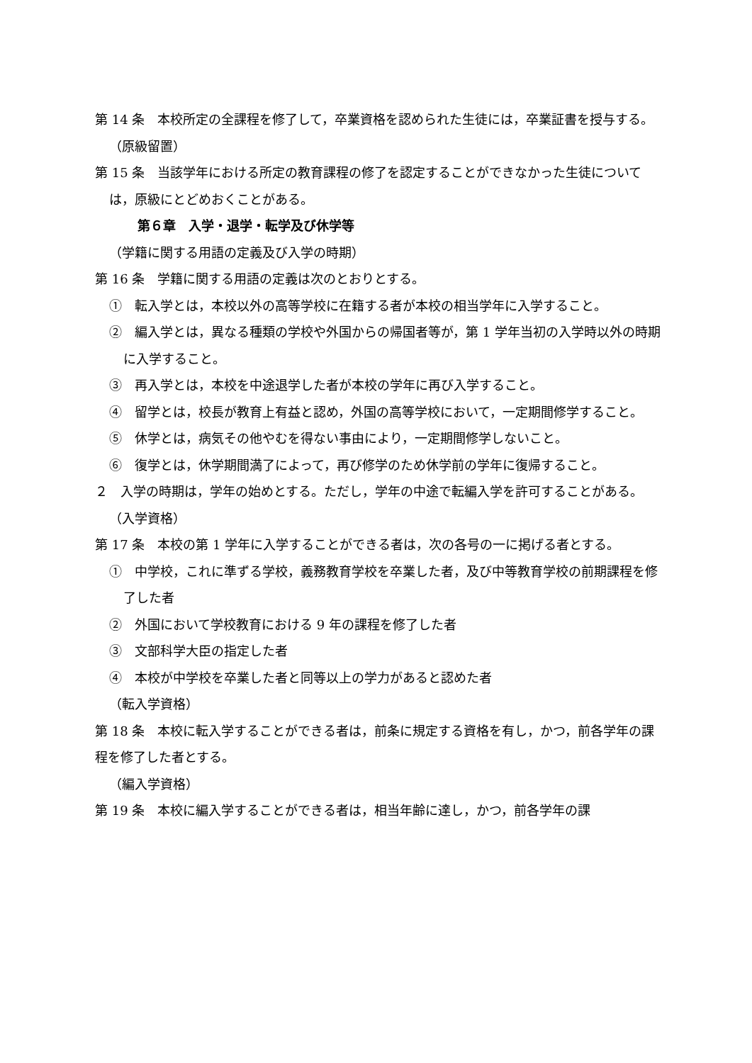第 14 条　本校所定の全課程を修了して，卒業資格を認められた生徒には，卒業証書を授与する。
（原級留置）
第 15 条　当該学年における所定の教育課程の修了を認定することができなかった生徒については，原級にとどめおくことがある。
第６章　入学・退学・転学及び休学等
（学籍に関する用語の定義及び入学の時期）
第 16 条　学籍に関する用語の定義は次のとおりとする。
①　転入学とは，本校以外の高等学校に在籍する者が本校の相当学年に入学すること。
②　編入学とは，異なる種類の学校や外国からの帰国者等が，第 1 学年当初の入学時以外の時期に入学すること。
③　再入学とは，本校を中途退学した者が本校の学年に再び入学すること。
④　留学とは，校長が教育上有益と認め，外国の高等学校において，一定期間修学すること。
⑤　休学とは，病気その他やむを得ない事由により，一定期間修学しないこと。
⑥　復学とは，休学期間満了によって，再び修学のため休学前の学年に復帰すること。
２　入学の時期は，学年の始めとする。ただし，学年の中途で転編入学を許可することがある。
（入学資格）
第 17 条　本校の第 1 学年に入学することができる者は，次の各号の一に掲げる者とする。
①　中学校，これに準ずる学校，義務教育学校を卒業した者，及び中等教育学校の前期課程を修了した者
②　外国において学校教育における 9 年の課程を修了した者
③　文部科学大臣の指定した者
④　本校が中学校を卒業した者と同等以上の学力があると認めた者
（転入学資格）
第 18 条　本校に転入学することができる者は，前条に規定する資格を有し，かつ，前各学年の課程を修了した者とする。
（編入学資格）
第 19 条　本校に編入学することができる者は，相当年齢に達し，かつ，前各学年の課